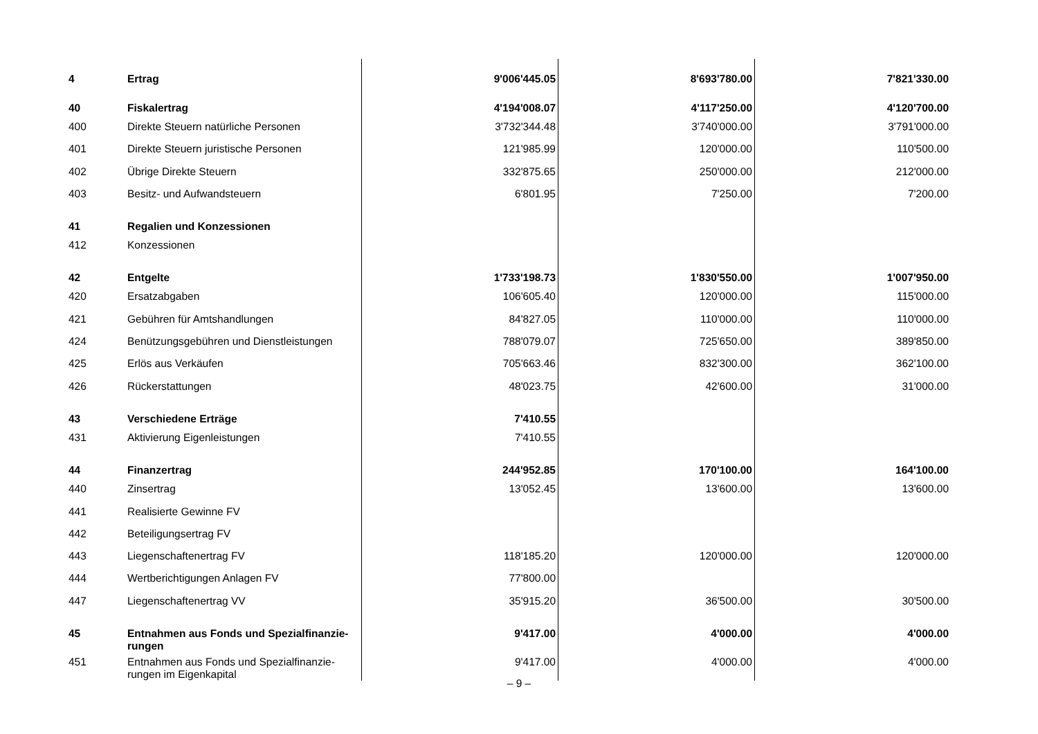| 4 | Ertrag | 9'006'445.05 | 8'693'780.00 | 7'821'330.00 |
| 40 | Fiskalertrag | 4'194'008.07 | 4'117'250.00 | 4'120'700.00 |
| 400 | Direkte Steuern natürliche Personen | 3'732'344.48 | 3'740'000.00 | 3'791'000.00 |
| 401 | Direkte Steuern juristische Personen | 121'985.99 | 120'000.00 | 110'500.00 |
| 402 | Übrige Direkte Steuern | 332'875.65 | 250'000.00 | 212'000.00 |
| 403 | Besitz- und Aufwandsteuern | 6'801.95 | 7'250.00 | 7'200.00 |
| 41 | Regalien und Konzessionen | | | |
| 412 | Konzessionen | | | |
| 42 | Entgelte | 1'733'198.73 | 1'830'550.00 | 1'007'950.00 |
| 420 | Ersatzabgaben | 106'605.40 | 120'000.00 | 115'000.00 |
| 421 | Gebühren für Amtshandlungen | 84'827.05 | 110'000.00 | 110'000.00 |
| 424 | Benützungsgebühren und Dienstleistungen | 788'079.07 | 725'650.00 | 389'850.00 |
| 425 | Erlös aus Verkäufen | 705'663.46 | 832'300.00 | 362'100.00 |
| 426 | Rückerstattungen | 48'023.75 | 42'600.00 | 31'000.00 |
| 43 | Verschiedene Erträge | 7'410.55 | | |
| 431 | Aktivierung Eigenleistungen | 7'410.55 | | |
| 44 | Finanzertrag | 244'952.85 | 170'100.00 | 164'100.00 |
| 440 | Zinsertrag | 13'052.45 | 13'600.00 | 13'600.00 |
| 441 | Realisierte Gewinne FV | | | |
| 442 | Beteiligungsertrag FV | | | |
| 443 | Liegenschaftenertrag FV | 118'185.20 | 120'000.00 | 120'000.00 |
| 444 | Wertberichtigungen Anlagen FV | 77'800.00 | | |
| 447 | Liegenschaftenertrag VV | 35'915.20 | 36'500.00 | 30'500.00 |
| 45 | Entnahmen aus Fonds und Spezialfinanzie- rungen | 9'417.00 | 4'000.00 | 4'000.00 |
| 451 | Entnahmen aus Fonds und Spezialfinanzie- rungen im Eigenkapital | 9'417.00 | 4'000.00 | 4'000.00 |
– 9 –